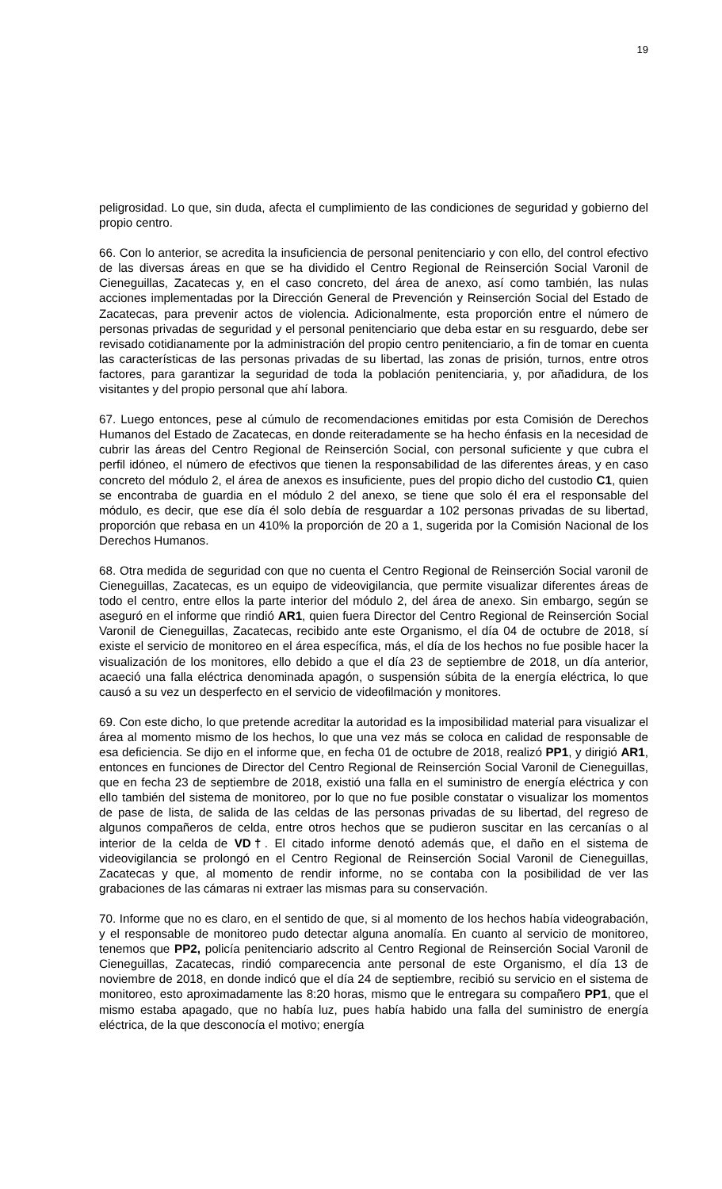19
peligrosidad. Lo que, sin duda, afecta el cumplimiento de las condiciones de seguridad y gobierno del propio centro.
66. Con lo anterior, se acredita la insuficiencia de personal penitenciario y con ello, del control efectivo de las diversas áreas en que se ha dividido el Centro Regional de Reinserción Social Varonil de Cieneguillas, Zacatecas y, en el caso concreto, del área de anexo, así como también, las nulas acciones implementadas por la Dirección General de Prevención y Reinserción Social del Estado de Zacatecas, para prevenir actos de violencia. Adicionalmente, esta proporción entre el número de personas privadas de seguridad y el personal penitenciario que deba estar en su resguardo, debe ser revisado cotidianamente por la administración del propio centro penitenciario, a fin de tomar en cuenta las características de las personas privadas de su libertad, las zonas de prisión, turnos, entre otros factores, para garantizar la seguridad de toda la población penitenciaria, y, por añadidura, de los visitantes y del propio personal que ahí labora.
67. Luego entonces, pese al cúmulo de recomendaciones emitidas por esta Comisión de Derechos Humanos del Estado de Zacatecas, en donde reiteradamente se ha hecho énfasis en la necesidad de cubrir las áreas del Centro Regional de Reinserción Social, con personal suficiente y que cubra el perfil idóneo, el número de efectivos que tienen la responsabilidad de las diferentes áreas, y en caso concreto del módulo 2, el área de anexos es insuficiente, pues del propio dicho del custodio C1, quien se encontraba de guardia en el módulo 2 del anexo, se tiene que solo él era el responsable del módulo, es decir, que ese día él solo debía de resguardar a 102 personas privadas de su libertad, proporción que rebasa en un 410% la proporción de 20 a 1, sugerida por la Comisión Nacional de los Derechos Humanos.
68. Otra medida de seguridad con que no cuenta el Centro Regional de Reinserción Social varonil de Cieneguillas, Zacatecas, es un equipo de videovigilancia, que permite visualizar diferentes áreas de todo el centro, entre ellos la parte interior del módulo 2, del área de anexo. Sin embargo, según se aseguró en el informe que rindió AR1, quien fuera Director del Centro Regional de Reinserción Social Varonil de Cieneguillas, Zacatecas, recibido ante este Organismo, el día 04 de octubre de 2018, sí existe el servicio de monitoreo en el área específica, más, el día de los hechos no fue posible hacer la visualización de los monitores, ello debido a que el día 23 de septiembre de 2018, un día anterior, acaeció una falla eléctrica denominada apagón, o suspensión súbita de la energía eléctrica, lo que causó a su vez un desperfecto en el servicio de videofilmación y monitores.
69. Con este dicho, lo que pretende acreditar la autoridad es la imposibilidad material para visualizar el área al momento mismo de los hechos, lo que una vez más se coloca en calidad de responsable de esa deficiencia. Se dijo en el informe que, en fecha 01 de octubre de 2018, realizó PP1, y dirigió AR1, entonces en funciones de Director del Centro Regional de Reinserción Social Varonil de Cieneguillas, que en fecha 23 de septiembre de 2018, existió una falla en el suministro de energía eléctrica y con ello también del sistema de monitoreo, por lo que no fue posible constatar o visualizar los momentos de pase de lista, de salida de las celdas de las personas privadas de su libertad, del regreso de algunos compañeros de celda, entre otros hechos que se pudieron suscitar en las cercanías o al interior de la celda de VD†. El citado informe denotó además que, el daño en el sistema de videovigilancia se prolongó en el Centro Regional de Reinserción Social Varonil de Cieneguillas, Zacatecas y que, al momento de rendir informe, no se contaba con la posibilidad de ver las grabaciones de las cámaras ni extraer las mismas para su conservación.
70. Informe que no es claro, en el sentido de que, si al momento de los hechos había videograbación, y el responsable de monitoreo pudo detectar alguna anomalía. En cuanto al servicio de monitoreo, tenemos que PP2, policía penitenciario adscrito al Centro Regional de Reinserción Social Varonil de Cieneguillas, Zacatecas, rindió comparecencia ante personal de este Organismo, el día 13 de noviembre de 2018, en donde indicó que el día 24 de septiembre, recibió su servicio en el sistema de monitoreo, esto aproximadamente las 8:20 horas, mismo que le entregara su compañero PP1, que el mismo estaba apagado, que no había luz, pues había habido una falla del suministro de energía eléctrica, de la que desconocía el motivo; energía